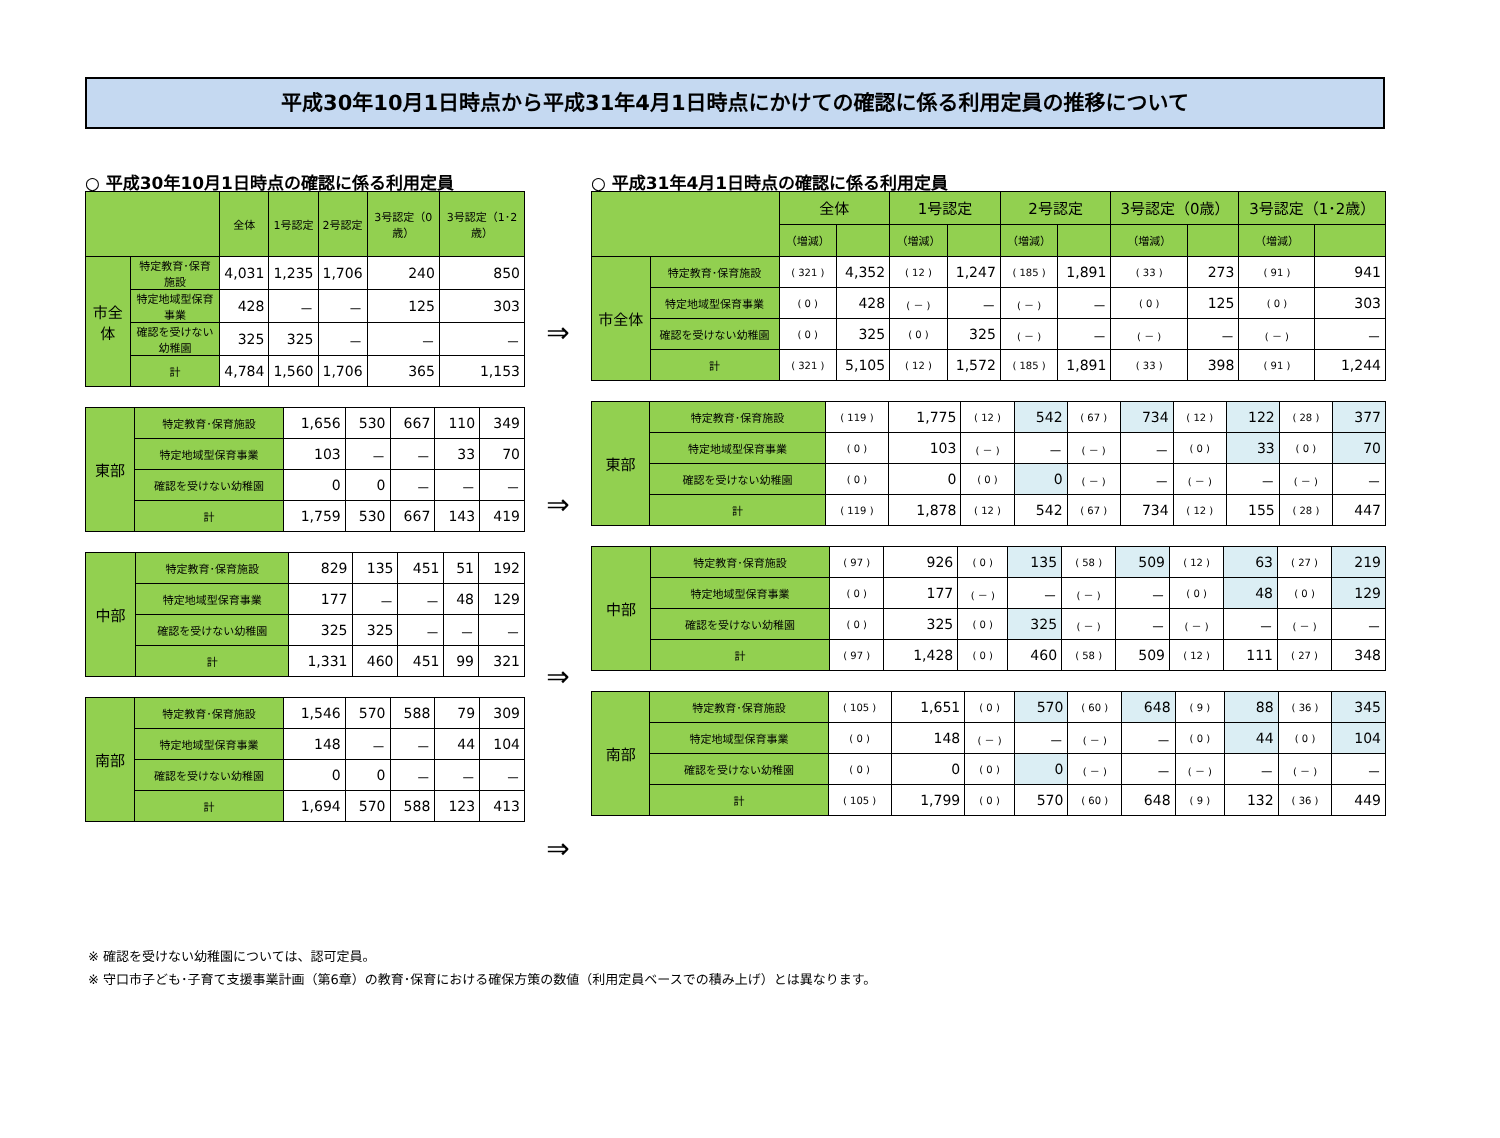平成30年10月1日時点から平成31年4月1日時点にかけての確認に係る利用定員の推移について
○ 平成30年10月1日時点の確認に係る利用定員
| | | 全体 | 1号認定 | 2号認定 | 3号認定（0歳） | 3号認定（1･2歳） |
| --- | --- | --- | --- | --- | --- | --- |
| 市全体 | 特定教育･保育施設 | 4,031 | 1,235 | 1,706 | 240 | 850 |
| | 特定地域型保育事業 | 428 | － | － | 125 | 303 |
| | 確認を受けない幼稚園 | 325 | 325 | － | － | － |
| | 計 | 4,784 | 1,560 | 1,706 | 365 | 1,153 |
| 東部 | 特定教育･保育施設 | 1,656 | 530 | 667 | 110 | 349 |
| | 特定地域型保育事業 | 103 | － | － | 33 | 70 |
| | 確認を受けない幼稚園 | 0 | 0 | － | － | － |
| | 計 | 1,759 | 530 | 667 | 143 | 419 |
| 中部 | 特定教育･保育施設 | 829 | 135 | 451 | 51 | 192 |
| | 特定地域型保育事業 | 177 | － | － | 48 | 129 |
| | 確認を受けない幼稚園 | 325 | 325 | － | － | － |
| | 計 | 1,331 | 460 | 451 | 99 | 321 |
| 南部 | 特定教育･保育施設 | 1,546 | 570 | 588 | 79 | 309 |
| | 特定地域型保育事業 | 148 | － | － | 44 | 104 |
| | 確認を受けない幼稚園 | 0 | 0 | － | － | － |
| | 計 | 1,694 | 570 | 588 | 123 | 413 |
⇒
⇒
⇒
⇒
○ 平成31年4月1日時点の確認に係る利用定員
| | | 全体 | | 1号認定 | | 2号認定 | | 3号認定（0歳） | | 3号認定（1･2歳） | |
| --- | --- | --- | --- | --- | --- | --- | --- | --- | --- | --- | --- |
| | | （増減） | | （増減） | | （増減） | | （増減） | | （増減） | |
| 市全体 | 特定教育･保育施設 | ( 321 ) | 4,352 | ( 12 ) | 1,247 | ( 185 ) | 1,891 | ( 33 ) | 273 | ( 91 ) | 941 |
| | 特定地域型保育事業 | ( 0 ) | 428 | ( － ) | － | ( － ) | － | ( 0 ) | 125 | ( 0 ) | 303 |
| | 確認を受けない幼稚園 | ( 0 ) | 325 | ( 0 ) | 325 | ( － ) | － | ( － ) | － | ( － ) | － |
| | 計 | ( 321 ) | 5,105 | ( 12 ) | 1,572 | ( 185 ) | 1,891 | ( 33 ) | 398 | ( 91 ) | 1,244 |
| 東部 | 特定教育･保育施設 | ( 119 ) | 1,775 | ( 12 ) | 542 | ( 67 ) | 734 | ( 12 ) | 122 | ( 28 ) | 377 |
| | 特定地域型保育事業 | ( 0 ) | 103 | ( － ) | － | ( － ) | － | ( 0 ) | 33 | ( 0 ) | 70 |
| | 確認を受けない幼稚園 | ( 0 ) | 0 | ( 0 ) | 0 | ( － ) | － | ( － ) | － | ( － ) | － |
| | 計 | ( 119 ) | 1,878 | ( 12 ) | 542 | ( 67 ) | 734 | ( 12 ) | 155 | ( 28 ) | 447 |
| 中部 | 特定教育･保育施設 | ( 97 ) | 926 | ( 0 ) | 135 | ( 58 ) | 509 | ( 12 ) | 63 | ( 27 ) | 219 |
| | 特定地域型保育事業 | ( 0 ) | 177 | ( － ) | － | ( － ) | － | ( 0 ) | 48 | ( 0 ) | 129 |
| | 確認を受けない幼稚園 | ( 0 ) | 325 | ( 0 ) | 325 | ( － ) | － | ( － ) | － | ( － ) | － |
| | 計 | ( 97 ) | 1,428 | ( 0 ) | 460 | ( 58 ) | 509 | ( 12 ) | 111 | ( 27 ) | 348 |
| 南部 | 特定教育･保育施設 | ( 105 ) | 1,651 | ( 0 ) | 570 | ( 60 ) | 648 | ( 9 ) | 88 | ( 36 ) | 345 |
| | 特定地域型保育事業 | ( 0 ) | 148 | ( － ) | － | ( － ) | － | ( 0 ) | 44 | ( 0 ) | 104 |
| | 確認を受けない幼稚園 | ( 0 ) | 0 | ( 0 ) | 0 | ( － ) | － | ( － ) | － | ( － ) | － |
| | 計 | ( 105 ) | 1,799 | ( 0 ) | 570 | ( 60 ) | 648 | ( 9 ) | 132 | ( 36 ) | 449 |
※ 確認を受けない幼稚園については、認可定員。
※ 守口市子ども･子育て支援事業計画（第6章）の教育･保育における確保方策の数値（利用定員ベースでの積み上げ）とは異なります。